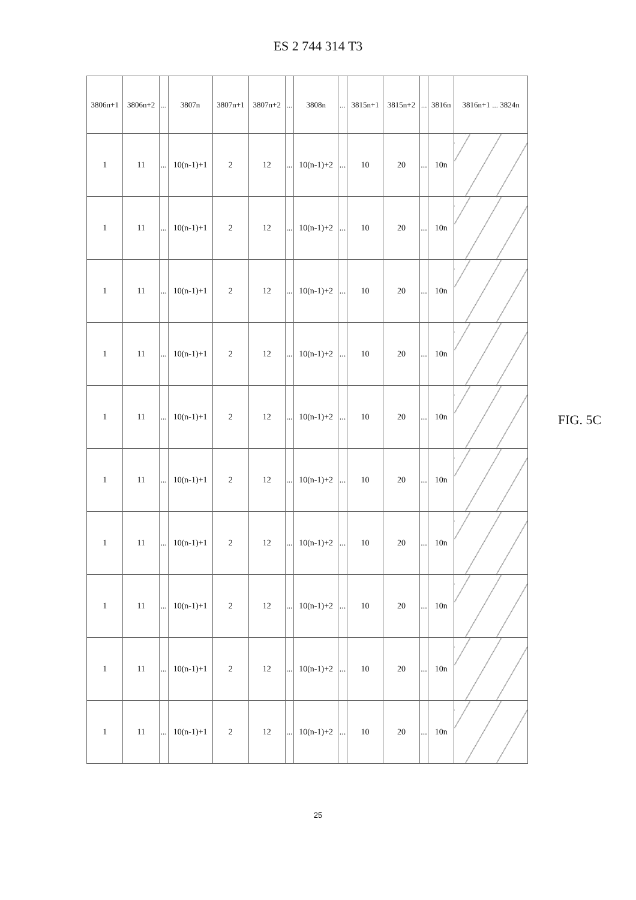ES 2 744 314 T3
| 3806n+1 | 3806n+2 | ... | 3807n | 3807n+1 | 3807n+2 | ... | 3808n | ... | 3815n+1 | 3815n+2 | ... | 3816n | 3816n+1 ... 3824n |
| --- | --- | --- | --- | --- | --- | --- | --- | --- | --- | --- | --- | --- | --- |
| 1 | 11 | ... | 10(n-1)+1 | 2 | 12 | ... | 10(n-1)+2 | ... | 10 | 20 | ... | 10n | |
| 1 | 11 | ... | 10(n-1)+1 | 2 | 12 | ... | 10(n-1)+2 | ... | 10 | 20 | ... | 10n | |
| 1 | 11 | ... | 10(n-1)+1 | 2 | 12 | ... | 10(n-1)+2 | ... | 10 | 20 | ... | 10n | |
| 1 | 11 | ... | 10(n-1)+1 | 2 | 12 | ... | 10(n-1)+2 | ... | 10 | 20 | ... | 10n | |
| 1 | 11 | ... | 10(n-1)+1 | 2 | 12 | ... | 10(n-1)+2 | ... | 10 | 20 | ... | 10n | |
| 1 | 11 | ... | 10(n-1)+1 | 2 | 12 | ... | 10(n-1)+2 | ... | 10 | 20 | ... | 10n | |
| 1 | 11 | ... | 10(n-1)+1 | 2 | 12 | ... | 10(n-1)+2 | ... | 10 | 20 | ... | 10n | |
| 1 | 11 | ... | 10(n-1)+1 | 2 | 12 | ... | 10(n-1)+2 | ... | 10 | 20 | ... | 10n | |
| 1 | 11 | ... | 10(n-1)+1 | 2 | 12 | ... | 10(n-1)+2 | ... | 10 | 20 | ... | 10n | |
| 1 | 11 | ... | 10(n-1)+1 | 2 | 12 | ... | 10(n-1)+2 | ... | 10 | 20 | ... | 10n | |
FIG. 5C
25